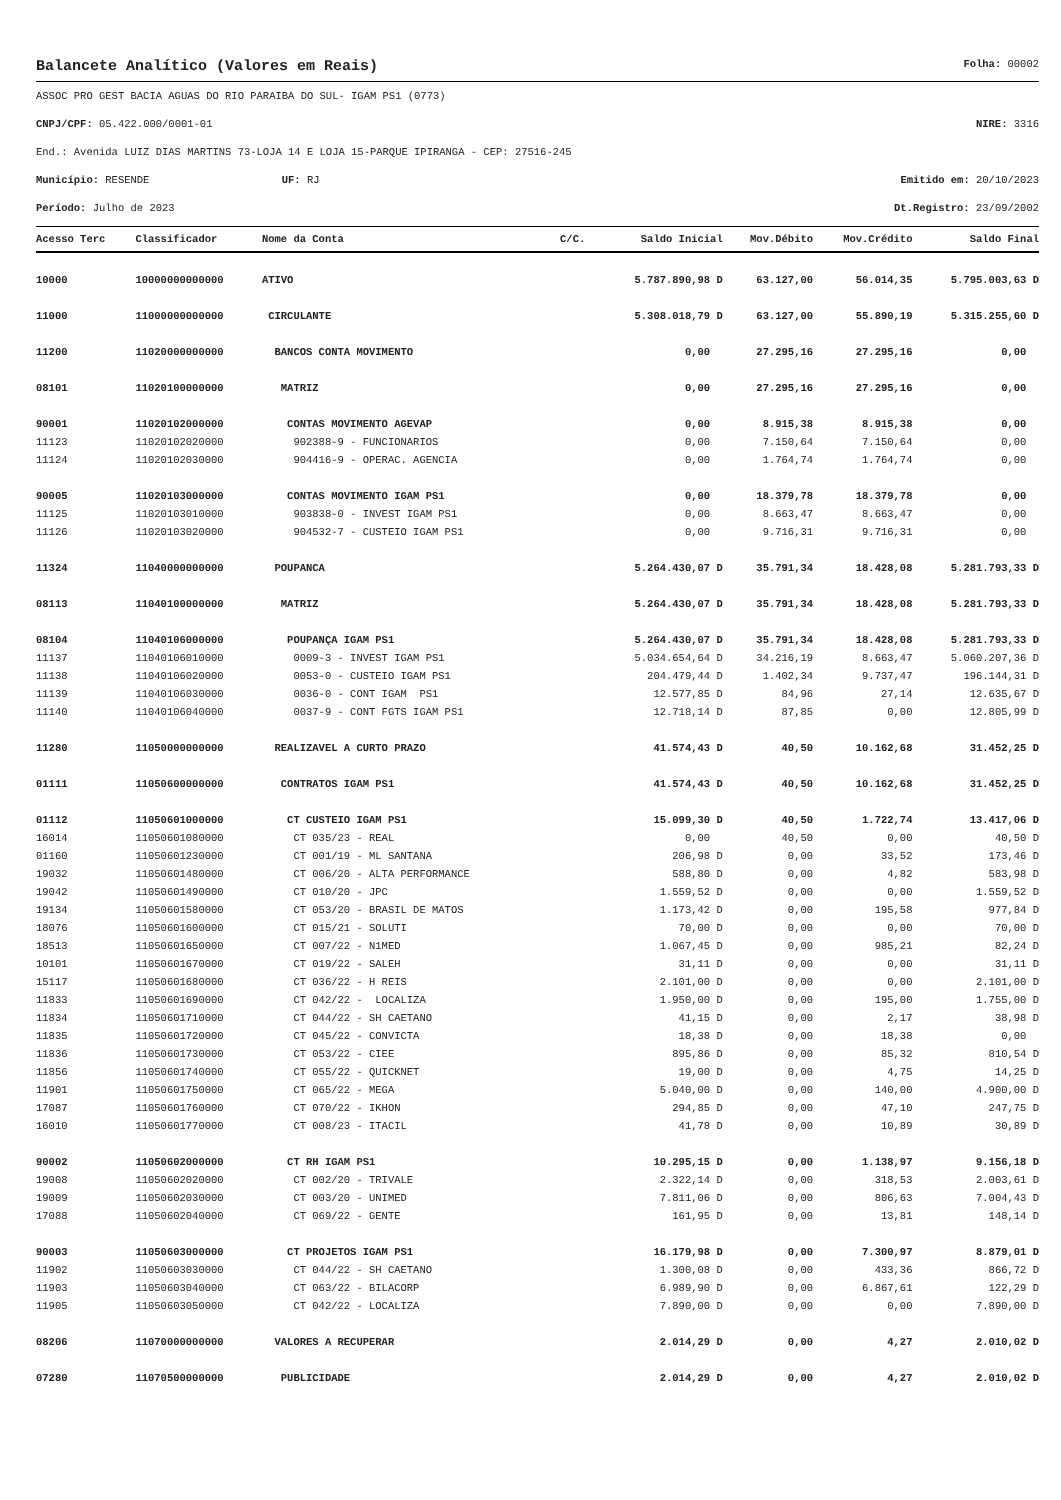Balancete Analítico (Valores em Reais) Folha: 00002
ASSOC PRO GEST BACIA AGUAS DO RIO PARAIBA DO SUL- IGAM PS1 (0773)
CNPJ/CPF: 05.422.000/0001-01 NIRE: 3316
End.: Avenida LUIZ DIAS MARTINS 73-LOJA 14 E LOJA 15-PARQUE IPIRANGA - CEP: 27516-245
Município: RESENDE UF: RJ Emitido em: 20/10/2023
Período: Julho de 2023 Dt.Registro: 23/09/2002
| Acesso Terc | Classificador | Nome da Conta | C/C. | Saldo Inicial | Mov.Débito | Mov.Crédito | Saldo Final |
| --- | --- | --- | --- | --- | --- | --- | --- |
| 10000 | 10000000000000 | ATIVO | | 5.787.890,98 D | 63.127,00 | 56.014,35 | 5.795.003,63 D |
| 11000 | 11000000000000 | CIRCULANTE | | 5.308.018,79 D | 63.127,00 | 55.890,19 | 5.315.255,60 D |
| 11200 | 11020000000000 | BANCOS CONTA MOVIMENTO | | 0,00 | 27.295,16 | 27.295,16 | 0,00 |
| 08101 | 11020100000000 | MATRIZ | | 0,00 | 27.295,16 | 27.295,16 | 0,00 |
| 90001 | 11020102000000 | CONTAS MOVIMENTO AGEVAP | | 0,00 | 8.915,38 | 8.915,38 | 0,00 |
| 11123 | 11020102020000 | 902388-9 - FUNCIONARIOS | | 0,00 | 7.150,64 | 7.150,64 | 0,00 |
| 11124 | 11020102030000 | 904416-9 - OPERAC. AGENCIA | | 0,00 | 1.764,74 | 1.764,74 | 0,00 |
| 90005 | 11020103000000 | CONTAS MOVIMENTO IGAM PS1 | | 0,00 | 18.379,78 | 18.379,78 | 0,00 |
| 11125 | 11020103010000 | 903838-0 - INVEST IGAM PS1 | | 0,00 | 8.663,47 | 8.663,47 | 0,00 |
| 11126 | 11020103020000 | 904532-7 - CUSTEIO IGAM PS1 | | 0,00 | 9.716,31 | 9.716,31 | 0,00 |
| 11324 | 11040000000000 | POUPANCA | | 5.264.430,07 D | 35.791,34 | 18.428,08 | 5.281.793,33 D |
| 08113 | 11040100000000 | MATRIZ | | 5.264.430,07 D | 35.791,34 | 18.428,08 | 5.281.793,33 D |
| 08104 | 11040106000000 | POUPANÇA IGAM PS1 | | 5.264.430,07 D | 35.791,34 | 18.428,08 | 5.281.793,33 D |
| 11137 | 11040106010000 | 0009-3 - INVEST IGAM PS1 | | 5.034.654,64 D | 34.216,19 | 8.663,47 | 5.060.207,36 D |
| 11138 | 11040106020000 | 0053-0 - CUSTEIO IGAM PS1 | | 204.479,44 D | 1.402,34 | 9.737,47 | 196.144,31 D |
| 11139 | 11040106030000 | 0036-0 - CONT IGAM PS1 | | 12.577,85 D | 84,96 | 27,14 | 12.635,67 D |
| 11140 | 11040106040000 | 0037-9 - CONT FGTS IGAM PS1 | | 12.718,14 D | 87,85 | 0,00 | 12.805,99 D |
| 11280 | 11050000000000 | REALIZAVEL A CURTO PRAZO | | 41.574,43 D | 40,50 | 10.162,68 | 31.452,25 D |
| 01111 | 11050600000000 | CONTRATOS IGAM PS1 | | 41.574,43 D | 40,50 | 10.162,68 | 31.452,25 D |
| 01112 | 11050601000000 | CT CUSTEIO IGAM PS1 | | 15.099,30 D | 40,50 | 1.722,74 | 13.417,06 D |
| 16014 | 11050601080000 | CT 035/23 - REAL | | 0,00 | 40,50 | 0,00 | 40,50 D |
| 01160 | 11050601230000 | CT 001/19 - ML SANTANA | | 206,98 D | 0,00 | 33,52 | 173,46 D |
| 19032 | 11050601480000 | CT 006/20 - ALTA PERFORMANCE | | 588,80 D | 0,00 | 4,82 | 583,98 D |
| 19042 | 11050601490000 | CT 010/20 - JPC | | 1.559,52 D | 0,00 | 0,00 | 1.559,52 D |
| 19134 | 11050601580000 | CT 053/20 - BRASIL DE MATOS | | 1.173,42 D | 0,00 | 195,58 | 977,84 D |
| 18076 | 11050601600000 | CT 015/21 - SOLUTI | | 70,00 D | 0,00 | 0,00 | 70,00 D |
| 18513 | 11050601650000 | CT 007/22 - N1MED | | 1.067,45 D | 0,00 | 985,21 | 82,24 D |
| 10101 | 11050601670000 | CT 019/22 - SALEH | | 31,11 D | 0,00 | 0,00 | 31,11 D |
| 15117 | 11050601680000 | CT 036/22 - H REIS | | 2.101,00 D | 0,00 | 0,00 | 2.101,00 D |
| 11833 | 11050601690000 | CT 042/22 - LOCALIZA | | 1.950,00 D | 0,00 | 195,00 | 1.755,00 D |
| 11834 | 11050601710000 | CT 044/22 - SH CAETANO | | 41,15 D | 0,00 | 2,17 | 38,98 D |
| 11835 | 11050601720000 | CT 045/22 - CONVICTA | | 18,38 D | 0,00 | 18,38 | 0,00 |
| 11836 | 11050601730000 | CT 053/22 - CIEE | | 895,86 D | 0,00 | 85,32 | 810,54 D |
| 11856 | 11050601740000 | CT 055/22 - QUICKNET | | 19,00 D | 0,00 | 4,75 | 14,25 D |
| 11901 | 11050601750000 | CT 065/22 - MEGA | | 5.040,00 D | 0,00 | 140,00 | 4.900,00 D |
| 17087 | 11050601760000 | CT 070/22 - IKHON | | 294,85 D | 0,00 | 47,10 | 247,75 D |
| 16010 | 11050601770000 | CT 008/23 - ITACIL | | 41,78 D | 0,00 | 10,89 | 30,89 D |
| 90002 | 11050602000000 | CT RH IGAM PS1 | | 10.295,15 D | 0,00 | 1.138,97 | 9.156,18 D |
| 19008 | 11050602020000 | CT 002/20 - TRIVALE | | 2.322,14 D | 0,00 | 318,53 | 2.003,61 D |
| 19009 | 11050602030000 | CT 003/20 - UNIMED | | 7.811,06 D | 0,00 | 806,63 | 7.004,43 D |
| 17088 | 11050602040000 | CT 069/22 - GENTE | | 161,95 D | 0,00 | 13,81 | 148,14 D |
| 90003 | 11050603000000 | CT PROJETOS IGAM PS1 | | 16.179,98 D | 0,00 | 7.300,97 | 8.879,01 D |
| 11902 | 11050603030000 | CT 044/22 - SH CAETANO | | 1.300,08 D | 0,00 | 433,36 | 866,72 D |
| 11903 | 11050603040000 | CT 063/22 - BILACORP | | 6.989,90 D | 0,00 | 6.867,61 | 122,29 D |
| 11905 | 11050603050000 | CT 042/22 - LOCALIZA | | 7.890,00 D | 0,00 | 0,00 | 7.890,00 D |
| 08206 | 11070000000000 | VALORES A RECUPERAR | | 2.014,29 D | 0,00 | 4,27 | 2.010,02 D |
| 07280 | 11070500000000 | PUBLICIDADE | | 2.014,29 D | 0,00 | 4,27 | 2.010,02 D |